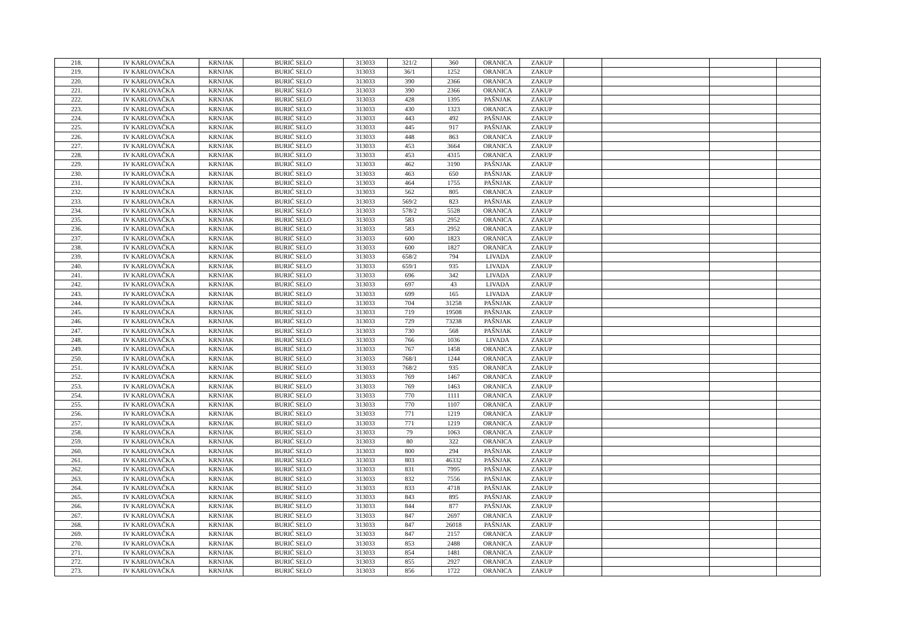| 218. | IV KARLOVAČKA | KRNJAK | BURIĆ SELO | 313033 | 321/2 | 360 | ORANICA | ZAKUP | | | | |
| 219. | IV KARLOVAČKA | KRNJAK | BURIĆ SELO | 313033 | 36/1 | 1252 | ORANICA | ZAKUP | | | | |
| 220. | IV KARLOVAČKA | KRNJAK | BURIĆ SELO | 313033 | 390 | 2366 | ORANICA | ZAKUP | | | | |
| 221. | IV KARLOVAČKA | KRNJAK | BURIĆ SELO | 313033 | 390 | 2366 | ORANICA | ZAKUP | | | | |
| 222. | IV KARLOVAČKA | KRNJAK | BURIĆ SELO | 313033 | 428 | 1395 | PAŠNJAK | ZAKUP | | | | |
| 223. | IV KARLOVAČKA | KRNJAK | BURIĆ SELO | 313033 | 430 | 1323 | ORANICA | ZAKUP | | | | |
| 224. | IV KARLOVAČKA | KRNJAK | BURIĆ SELO | 313033 | 443 | 492 | PAŠNJAK | ZAKUP | | | | |
| 225. | IV KARLOVAČKA | KRNJAK | BURIĆ SELO | 313033 | 445 | 917 | PAŠNJAK | ZAKUP | | | | |
| 226. | IV KARLOVAČKA | KRNJAK | BURIĆ SELO | 313033 | 448 | 863 | ORANICA | ZAKUP | | | | |
| 227. | IV KARLOVAČKA | KRNJAK | BURIĆ SELO | 313033 | 453 | 3664 | ORANICA | ZAKUP | | | | |
| 228. | IV KARLOVAČKA | KRNJAK | BURIĆ SELO | 313033 | 453 | 4315 | ORANICA | ZAKUP | | | | |
| 229. | IV KARLOVAČKA | KRNJAK | BURIĆ SELO | 313033 | 462 | 3190 | PAŠNJAK | ZAKUP | | | | |
| 230. | IV KARLOVAČKA | KRNJAK | BURIĆ SELO | 313033 | 463 | 650 | PAŠNJAK | ZAKUP | | | | |
| 231. | IV KARLOVAČKA | KRNJAK | BURIĆ SELO | 313033 | 464 | 1755 | PAŠNJAK | ZAKUP | | | | |
| 232. | IV KARLOVAČKA | KRNJAK | BURIĆ SELO | 313033 | 562 | 805 | ORANICA | ZAKUP | | | | |
| 233. | IV KARLOVAČKA | KRNJAK | BURIĆ SELO | 313033 | 569/2 | 823 | PAŠNJAK | ZAKUP | | | | |
| 234. | IV KARLOVAČKA | KRNJAK | BURIĆ SELO | 313033 | 578/2 | 5528 | ORANICA | ZAKUP | | | | |
| 235. | IV KARLOVAČKA | KRNJAK | BURIĆ SELO | 313033 | 583 | 2952 | ORANICA | ZAKUP | | | | |
| 236. | IV KARLOVAČKA | KRNJAK | BURIĆ SELO | 313033 | 583 | 2952 | ORANICA | ZAKUP | | | | |
| 237. | IV KARLOVAČKA | KRNJAK | BURIĆ SELO | 313033 | 600 | 1823 | ORANICA | ZAKUP | | | | |
| 238. | IV KARLOVAČKA | KRNJAK | BURIĆ SELO | 313033 | 600 | 1827 | ORANICA | ZAKUP | | | | |
| 239. | IV KARLOVAČKA | KRNJAK | BURIĆ SELO | 313033 | 658/2 | 794 | LIVADA | ZAKUP | | | | |
| 240. | IV KARLOVAČKA | KRNJAK | BURIĆ SELO | 313033 | 659/1 | 935 | LIVADA | ZAKUP | | | | |
| 241. | IV KARLOVAČKA | KRNJAK | BURIĆ SELO | 313033 | 696 | 342 | LIVADA | ZAKUP | | | | |
| 242. | IV KARLOVAČKA | KRNJAK | BURIĆ SELO | 313033 | 697 | 43 | LIVADA | ZAKUP | | | | |
| 243. | IV KARLOVAČKA | KRNJAK | BURIĆ SELO | 313033 | 699 | 165 | LIVADA | ZAKUP | | | | |
| 244. | IV KARLOVAČKA | KRNJAK | BURIĆ SELO | 313033 | 704 | 31258 | PAŠNJAK | ZAKUP | | | | |
| 245. | IV KARLOVAČKA | KRNJAK | BURIĆ SELO | 313033 | 719 | 19508 | PAŠNJAK | ZAKUP | | | | |
| 246. | IV KARLOVAČKA | KRNJAK | BURIĆ SELO | 313033 | 729 | 73238 | PAŠNJAK | ZAKUP | | | | |
| 247. | IV KARLOVAČKA | KRNJAK | BURIĆ SELO | 313033 | 730 | 568 | PAŠNJAK | ZAKUP | | | | |
| 248. | IV KARLOVAČKA | KRNJAK | BURIĆ SELO | 313033 | 766 | 1036 | LIVADA | ZAKUP | | | | |
| 249. | IV KARLOVAČKA | KRNJAK | BURIĆ SELO | 313033 | 767 | 1458 | ORANICA | ZAKUP | | | | |
| 250. | IV KARLOVAČKA | KRNJAK | BURIĆ SELO | 313033 | 768/1 | 1244 | ORANICA | ZAKUP | | | | |
| 251. | IV KARLOVAČKA | KRNJAK | BURIĆ SELO | 313033 | 768/2 | 935 | ORANICA | ZAKUP | | | | |
| 252. | IV KARLOVAČKA | KRNJAK | BURIĆ SELO | 313033 | 769 | 1467 | ORANICA | ZAKUP | | | | |
| 253. | IV KARLOVAČKA | KRNJAK | BURIĆ SELO | 313033 | 769 | 1463 | ORANICA | ZAKUP | | | | |
| 254. | IV KARLOVAČKA | KRNJAK | BURIĆ SELO | 313033 | 770 | 1111 | ORANICA | ZAKUP | | | | |
| 255. | IV KARLOVAČKA | KRNJAK | BURIĆ SELO | 313033 | 770 | 1107 | ORANICA | ZAKUP | | | | |
| 256. | IV KARLOVAČKA | KRNJAK | BURIĆ SELO | 313033 | 771 | 1219 | ORANICA | ZAKUP | | | | |
| 257. | IV KARLOVAČKA | KRNJAK | BURIĆ SELO | 313033 | 771 | 1219 | ORANICA | ZAKUP | | | | |
| 258. | IV KARLOVAČKA | KRNJAK | BURIĆ SELO | 313033 | 79 | 1063 | ORANICA | ZAKUP | | | | |
| 259. | IV KARLOVAČKA | KRNJAK | BURIĆ SELO | 313033 | 80 | 322 | ORANICA | ZAKUP | | | | |
| 260. | IV KARLOVAČKA | KRNJAK | BURIĆ SELO | 313033 | 800 | 294 | PAŠNJAK | ZAKUP | | | | |
| 261. | IV KARLOVAČKA | KRNJAK | BURIĆ SELO | 313033 | 803 | 46332 | PAŠNJAK | ZAKUP | | | | |
| 262. | IV KARLOVAČKA | KRNJAK | BURIĆ SELO | 313033 | 831 | 7995 | PAŠNJAK | ZAKUP | | | | |
| 263. | IV KARLOVAČKA | KRNJAK | BURIĆ SELO | 313033 | 832 | 7556 | PAŠNJAK | ZAKUP | | | | |
| 264. | IV KARLOVAČKA | KRNJAK | BURIĆ SELO | 313033 | 833 | 4718 | PAŠNJAK | ZAKUP | | | | |
| 265. | IV KARLOVAČKA | KRNJAK | BURIĆ SELO | 313033 | 843 | 895 | PAŠNJAK | ZAKUP | | | | |
| 266. | IV KARLOVAČKA | KRNJAK | BURIĆ SELO | 313033 | 844 | 877 | PAŠNJAK | ZAKUP | | | | |
| 267. | IV KARLOVAČKA | KRNJAK | BURIĆ SELO | 313033 | 847 | 2697 | ORANICA | ZAKUP | | | | |
| 268. | IV KARLOVAČKA | KRNJAK | BURIĆ SELO | 313033 | 847 | 26018 | PAŠNJAK | ZAKUP | | | | |
| 269. | IV KARLOVAČKA | KRNJAK | BURIĆ SELO | 313033 | 847 | 2157 | ORANICA | ZAKUP | | | | |
| 270. | IV KARLOVAČKA | KRNJAK | BURIĆ SELO | 313033 | 853 | 2488 | ORANICA | ZAKUP | | | | |
| 271. | IV KARLOVAČKA | KRNJAK | BURIĆ SELO | 313033 | 854 | 1481 | ORANICA | ZAKUP | | | | |
| 272. | IV KARLOVAČKA | KRNJAK | BURIĆ SELO | 313033 | 855 | 2927 | ORANICA | ZAKUP | | | | |
| 273. | IV KARLOVAČKA | KRNJAK | BURIĆ SELO | 313033 | 856 | 1722 | ORANICA | ZAKUP | | | | |